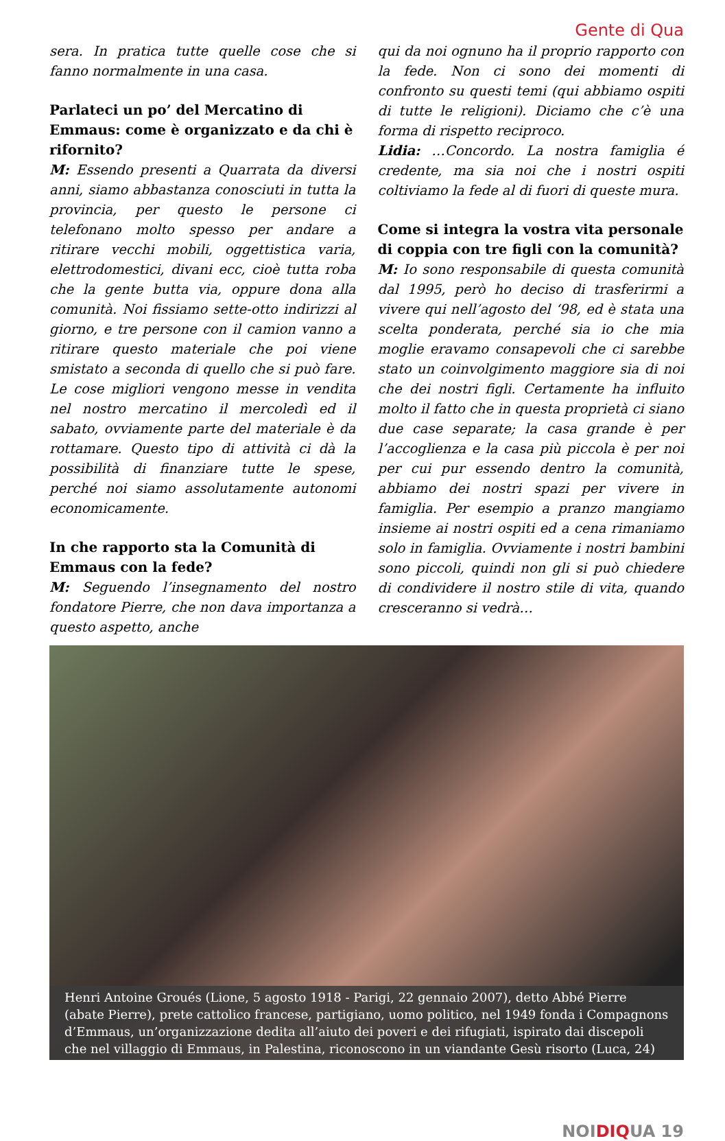Gente di Qua
sera. In pratica tutte quelle cose che si fanno normalmente in una casa.
Parlateci un po’ del Mercatino di Emmaus: come è organizzato e da chi è rifornito?
M: Essendo presenti a Quarrata da diversi anni, siamo abbastanza conosciuti in tutta la provincia, per questo le persone ci telefonano molto spesso per andare a ritirare vecchi mobili, oggettistica varia, elettrodomestici, divani ecc, cioè tutta roba che la gente butta via, oppure dona alla comunità. Noi fissiamo sette-otto indirizzi al giorno, e tre persone con il camion vanno a ritirare questo materiale che poi viene smistato a seconda di quello che si può fare. Le cose migliori vengono messe in vendita nel nostro mercatino il mercoledì ed il sabato, ovviamente parte del materiale è da rottamare. Questo tipo di attività ci dà la possibilità di finanziare tutte le spese, perché noi siamo assolutamente autonomi economicamente.
In che rapporto sta la Comunità di Emmaus con la fede?
M: Seguendo l’insegnamento del nostro fondatore Pierre, che non dava importanza a questo aspetto, anche
qui da noi ognuno ha il proprio rapporto con la fede. Non ci sono dei momenti di confronto su questi temi (qui abbiamo ospiti di tutte le religioni). Diciamo che c’è una forma di rispetto reciproco.
Lidia: …Concordo. La nostra famiglia é credente, ma sia noi che i nostri ospiti coltiviamo la fede al di fuori di queste mura.
Come si integra la vostra vita personale di coppia con tre figli con la comunità?
M: Io sono responsabile di questa comunità dal 1995, però ho deciso di trasferirmi a vivere qui nell’agosto del ‘98, ed è stata una scelta ponderata, perché sia io che mia moglie eravamo consapevoli che ci sarebbe stato un coinvolgimento maggiore sia di noi che dei nostri figli. Certamente ha influito molto il fatto che in questa proprietà ci siano due case separate; la casa grande è per l’accoglienza e la casa più piccola è per noi per cui pur essendo dentro la comunità, abbiamo dei nostri spazi per vivere in famiglia. Per esempio a pranzo mangiamo insieme ai nostri ospiti ed a cena rimaniamo solo in famiglia. Ovviamente i nostri bambini sono piccoli, quindi non gli si può chiedere di condividere il nostro stile di vita, quando cresceranno si vedrà…
Henri Antoine Groués (Lione, 5 agosto 1918 - Parigi, 22 gennaio 2007), detto Abbé Pierre (abate Pierre), prete cattolico francese, partigiano, uomo politico, nel 1949 fonda i Compagnons d’Emmaus, un’organizzazione dedita all’aiuto dei poveri e dei rifugiati, ispirato dai discepoli che nel villaggio di Emmaus, in Palestina, riconoscono in un viandante Gesù risorto (Luca, 24)
NOIDIQUA 19